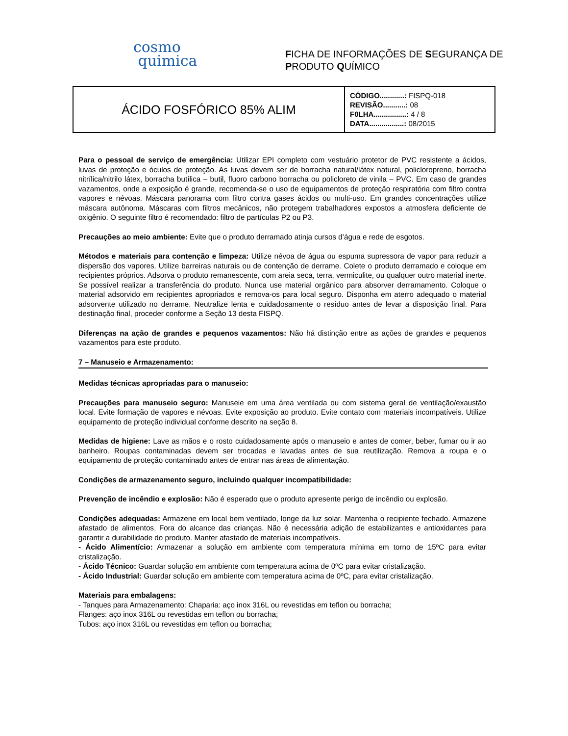cosmo
quimica
FICHA DE INFORMAÇÕES DE SEGURANÇA DE
PRODUTO QUÍMICO
| ÁCIDO FOSFÓRICO 85% ALIM | CÓDIGO............: FISPQ-018 REVISÃO...........: 08 F0LHA................: 4 / 8 DATA.................: 08/2015 |
Para o pessoal de serviço de emergência: Utilizar EPI completo com vestuário protetor de PVC resistente a ácidos, luvas de proteção e óculos de proteção. As luvas devem ser de borracha natural/látex natural, policloropreno, borracha nitrílica/nitrilo látex, borracha butílica – butil, fluoro carbono borracha ou policloreto de vinila – PVC. Em caso de grandes vazamentos, onde a exposição é grande, recomenda-se o uso de equipamentos de proteção respiratória com filtro contra vapores e névoas. Máscara panorama com filtro contra gases ácidos ou multi-uso. Em grandes concentrações utilize máscara autônoma. Máscaras com filtros mecânicos, não protegem trabalhadores expostos a atmosfera deficiente de oxigênio. O seguinte filtro é recomendado: filtro de partículas P2 ou P3.
Precauções ao meio ambiente: Evite que o produto derramado atinja cursos d’água e rede de esgotos.
Métodos e materiais para contenção e limpeza: Utilize névoa de água ou espuma supressora de vapor para reduzir a dispersão dos vapores. Utilize barreiras naturais ou de contenção de derrame. Colete o produto derramado e coloque em recipientes próprios. Adsorva o produto remanescente, com areia seca, terra, vermiculite, ou qualquer outro material inerte. Se possível realizar a transferência do produto. Nunca use material orgânico para absorver derramamento. Coloque o material adsorvido em recipientes apropriados e remova-os para local seguro. Disponha em aterro adequado o material adsorvente utilizado no derrame. Neutralize lenta e cuidadosamente o resíduo antes de levar a disposição final. Para destinação final, proceder conforme a Seção 13 desta FISPQ.
Diferenças na ação de grandes e pequenos vazamentos: Não há distinção entre as ações de grandes e pequenos vazamentos para este produto.
7 – Manuseio e Armazenamento:
Medidas técnicas apropriadas para o manuseio:
Precauções para manuseio seguro: Manuseie em uma área ventilada ou com sistema geral de ventilação/exaustão local. Evite formação de vapores e névoas. Evite exposição ao produto. Evite contato com materiais incompatíveis. Utilize equipamento de proteção individual conforme descrito na seção 8.
Medidas de higiene: Lave as mãos e o rosto cuidadosamente após o manuseio e antes de comer, beber, fumar ou ir ao banheiro. Roupas contaminadas devem ser trocadas e lavadas antes de sua reutilização. Remova a roupa e o equipamento de proteção contaminado antes de entrar nas áreas de alimentação.
Condições de armazenamento seguro, incluindo qualquer incompatibilidade:
Prevenção de incêndio e explosão: Não é esperado que o produto apresente perigo de incêndio ou explosão.
Condições adequadas: Armazene em local bem ventilado, longe da luz solar. Mantenha o recipiente fechado. Armazene afastado de alimentos. Fora do alcance das crianças. Não é necessária adição de estabilizantes e antioxidantes para garantir a durabilidade do produto. Manter afastado de materiais incompatíveis.
- Ácido Alimentício: Armazenar a solução em ambiente com temperatura mínima em torno de 15ºC para evitar cristalização.
- Ácido Técnico: Guardar solução em ambiente com temperatura acima de 0ºC para evitar cristalização.
- Ácido Industrial: Guardar solução em ambiente com temperatura acima de 0ºC, para evitar cristalização.
Materiais para embalagens:
- Tanques para Armazenamento: Chaparia: aço inox 316L ou revestidas em teflon ou borracha;
Flanges: aço inox 316L ou revestidas em teflon ou borracha;
Tubos: aço inox 316L ou revestidas em teflon ou borracha;